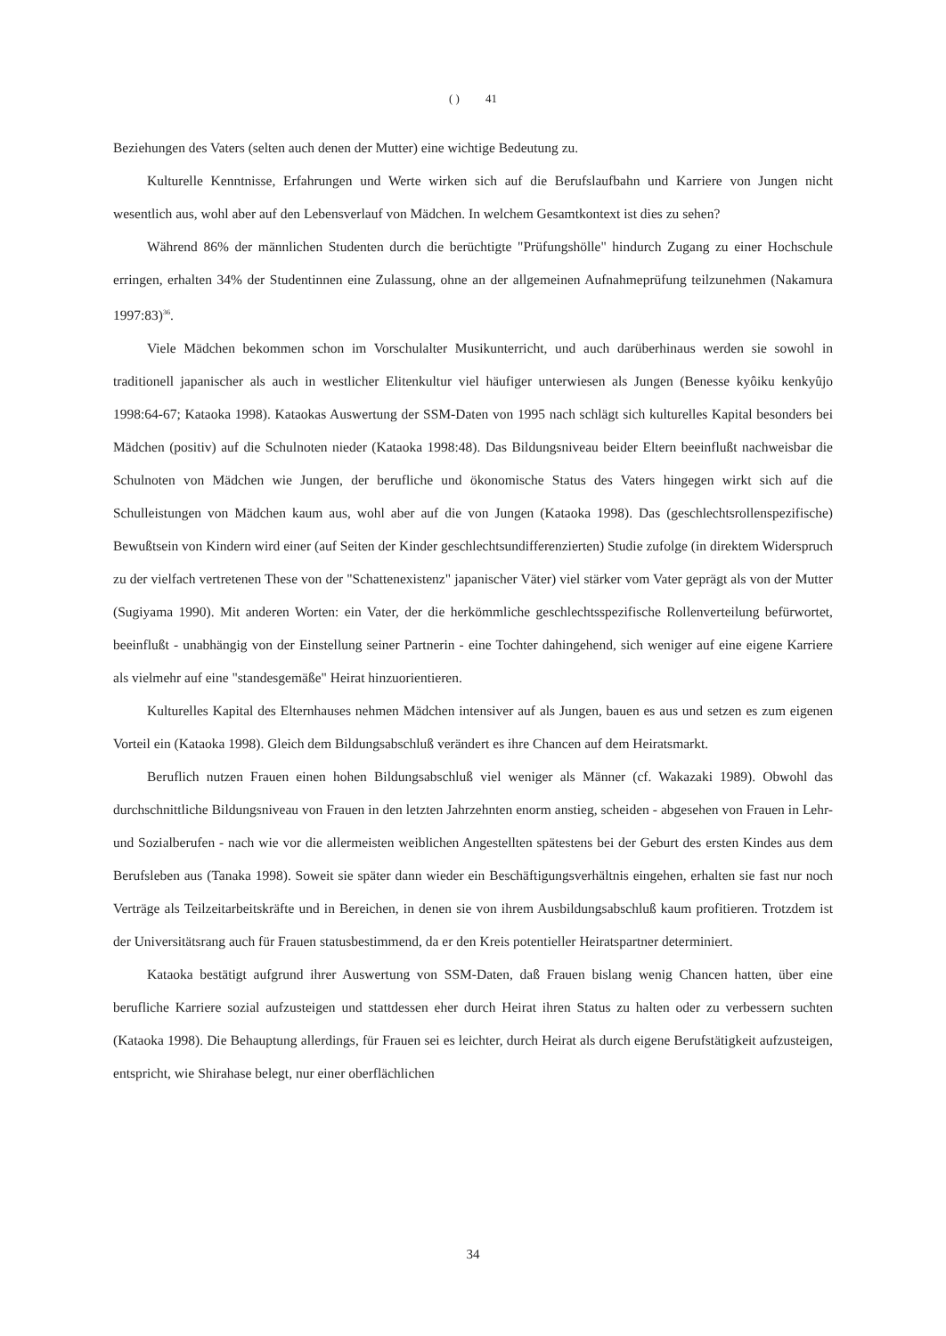( ) 41
Beziehungen des Vaters (selten auch denen der Mutter) eine wichtige Bedeutung zu.
Kulturelle Kenntnisse, Erfahrungen und Werte wirken sich auf die Berufslaufbahn und Karriere von Jungen nicht wesentlich aus, wohl aber auf den Lebensverlauf von Mädchen. In welchem Gesamtkontext ist dies zu sehen?
Während 86% der männlichen Studenten durch die berüchtigte "Prüfungshölle" hindurch Zugang zu einer Hochschule erringen, erhalten 34% der Studentinnen eine Zulassung, ohne an der allgemeinen Aufnahmeprüfung teilzunehmen (Nakamura 1997:83)<sup>36</sup>.
Viele Mädchen bekommen schon im Vorschulalter Musikunterricht, und auch darüberhinaus werden sie sowohl in traditionell japanischer als auch in westlicher Elitenkultur viel häufiger unterwiesen als Jungen (Benesse kyôiku kenkyûjo 1998:64-67; Kataoka 1998). Kataokas Auswertung der SSM-Daten von 1995 nach schlägt sich kulturelles Kapital besonders bei Mädchen (positiv) auf die Schulnoten nieder (Kataoka 1998:48). Das Bildungsniveau beider Eltern beeinflußt nachweisbar die Schulnoten von Mädchen wie Jungen, der berufliche und ökonomische Status des Vaters hingegen wirkt sich auf die Schulleistungen von Mädchen kaum aus, wohl aber auf die von Jungen (Kataoka 1998). Das (geschlechtsrollenspezifische) Bewußtsein von Kindern wird einer (auf Seiten der Kinder geschlechtsundifferenzierten) Studie zufolge (in direktem Widerspruch zu der vielfach vertretenen These von der "Schattenexistenz" japanischer Väter) viel stärker vom Vater geprägt als von der Mutter (Sugiyama 1990). Mit anderen Worten: ein Vater, der die herkömmliche geschlechtsspezifische Rollenverteilung befürwortet, beeinflußt - unabhängig von der Einstellung seiner Partnerin - eine Tochter dahingehend, sich weniger auf eine eigene Karriere als vielmehr auf eine "standesgemäße" Heirat hinzuorientieren.
Kulturelles Kapital des Elternhauses nehmen Mädchen intensiver auf als Jungen, bauen es aus und setzen es zum eigenen Vorteil ein (Kataoka 1998). Gleich dem Bildungsabschluß verändert es ihre Chancen auf dem Heiratsmarkt.
Beruflich nutzen Frauen einen hohen Bildungsabschluß viel weniger als Männer (cf. Wakazaki 1989). Obwohl das durchschnittliche Bildungsniveau von Frauen in den letzten Jahrzehnten enorm anstieg, scheiden - abgesehen von Frauen in Lehr- und Sozialberufen - nach wie vor die allermeisten weiblichen Angestellten spätestens bei der Geburt des ersten Kindes aus dem Berufsleben aus (Tanaka 1998). Soweit sie später dann wieder ein Beschäftigungsverhältnis eingehen, erhalten sie fast nur noch Verträge als Teilzeitarbeitskräfte und in Bereichen, in denen sie von ihrem Ausbildungsabschluß kaum profitieren. Trotzdem ist der Universitätsrang auch für Frauen statusbestimmend, da er den Kreis potentieller Heiratspartner determiniert.
Kataoka bestätigt aufgrund ihrer Auswertung von SSM-Daten, daß Frauen bislang wenig Chancen hatten, über eine berufliche Karriere sozial aufzusteigen und stattdessen eher durch Heirat ihren Status zu halten oder zu verbessern suchten (Kataoka 1998). Die Behauptung allerdings, für Frauen sei es leichter, durch Heirat als durch eigene Berufstätigkeit aufzusteigen, entspricht, wie Shirahase belegt, nur einer oberflächlichen
34